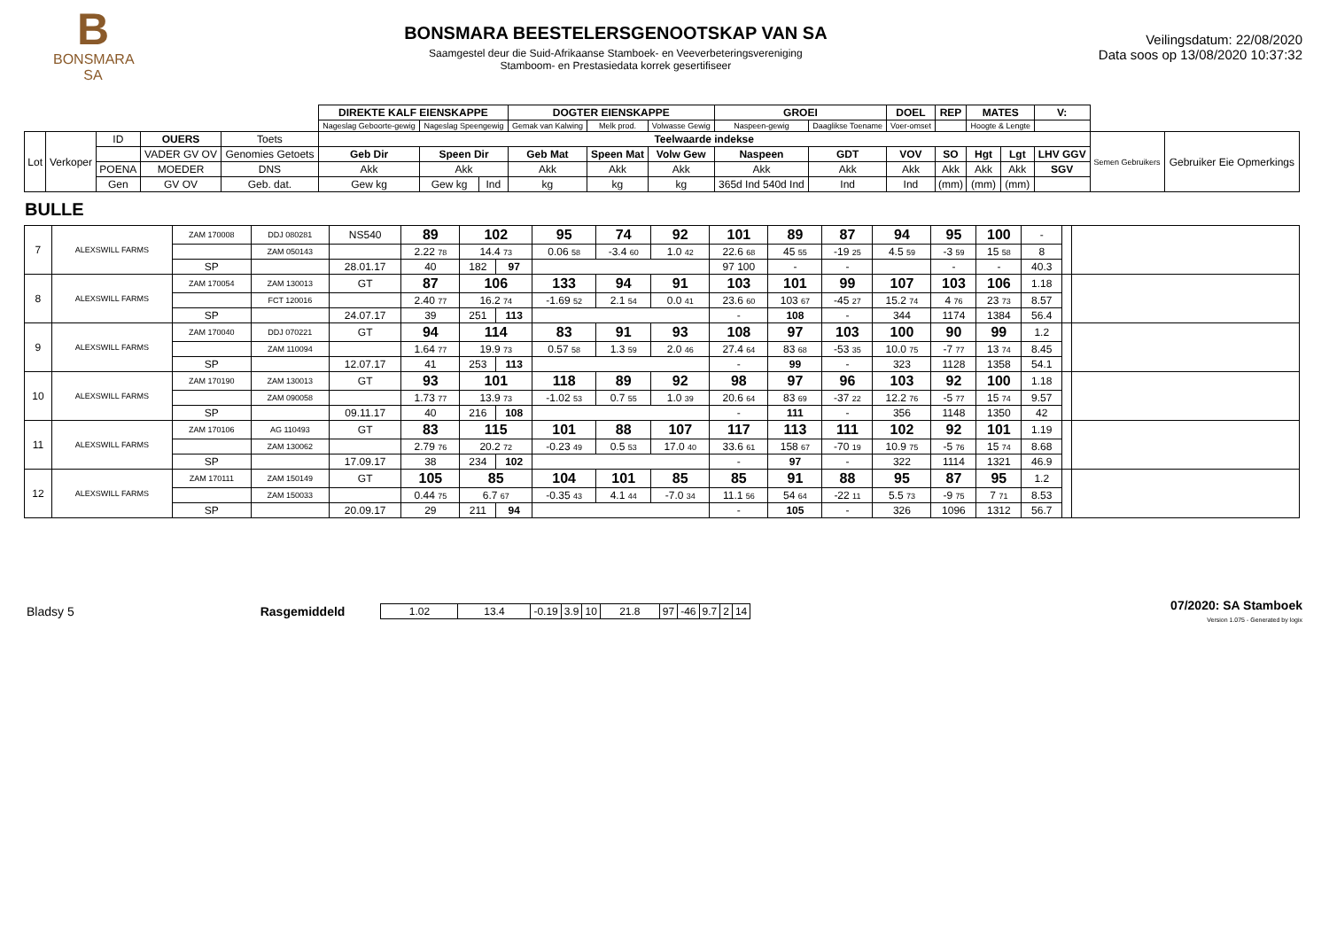B
BONSMARA
SA
BONSMARA BEESTELERSGENOOTSKAP VAN SA
Saamgestel deur die Suid-Afrikaanse Stamboek- en Veeverbeteringsvereniging
Stamboom- en Prestasiedata korrek gesertifiseer
Veilingsdatum: 22/08/2020
Data soos op 13/08/2020 10:37:32
| | | | | | DIREKTE KALF EIENSKAPPE | | | DOGTER EIENSKAPPE | | | GROEI | | DOEL | REP | MATES | | V: | | |
| | | | | | Nageslag Geboorte-gewig | Nageslag Speengewig | | Gemak van Kalwing | Melk prod. | Volwasse Gewig | Naspeen-gewig | Daaglikse Toename | Voer-omset | | Hoogte & Lengte | | | | |
| Lot | Verkoper | ID | OUERS | Toets | Teelwaarde indekse | | | | | | | | | | | | | Semen Gebruikers | Gebruiker Eie Opmerkings |
| | | | VADER GV OV | Genomies Getoets | Geb Dir | Speen Dir | | Geb Mat | Speen Mat | Volw Gew | Naspeen | GDT | VOV | SO | Hgt | Lgt | LHV GGV | | |
| | | POENA | MOEDER | DNS | Akk | Akk | | Akk | Akk | Akk | Akk | Akk | Akk | Akk | Akk | Akk | SGV | | |
| | | Gen | GV OV | Geb. dat. | Gew kg | Gew kg | Ind | kg | kg | kg | 365d Ind 540d Ind | Ind | Ind | (mm) | (mm) | (mm) | | | |
BULLE
| 7 | ALEXSWILL FARMS | ZAM 170008 | DDJ 080281 | NS540 | 89 | 102 | | 95 | 74 | 92 | 101 | 89 | 87 | 94 | 95 | 100 | - | | |
| | | | ZAM 050143 | | 2.22 78 | 14.4 73 | | 0.06 58 | -3.4 60 | 1.0 42 | 22.6 68 | 45 55 | -19 25 | 4.5 59 | -3 59 | 15 58 | 8 | | |
| | | SP | | 28.01.17 | 40 | 182 | 97 | | | | 97 100 | - | - | | - | - | 40.3 | | |
| 8 | ALEXSWILL FARMS | ZAM 170054 | ZAM 130013 | GT | 87 | 106 | | 133 | 94 | 91 | 103 | 101 | 99 | 107 | 103 | 106 | 1.18 | | |
| | | | FCT 120016 | | 2.40 77 | 16.2 74 | | -1.69 52 | 2.1 54 | 0.0 41 | 23.6 60 | 103 67 | -45 27 | 15.2 74 | 4 76 | 23 73 | 8.57 | | |
| | | SP | | 24.07.17 | 39 | 251 | 113 | | | | - | 108 | - | 344 | 1174 | 1384 | 56.4 | | |
| 9 | ALEXSWILL FARMS | ZAM 170040 | DDJ 070221 | GT | 94 | 114 | | 83 | 91 | 93 | 108 | 97 | 103 | 100 | 90 | 99 | 1.2 | | |
| | | | ZAM 110094 | | 1.64 77 | 19.9 73 | | 0.57 58 | 1.3 59 | 2.0 46 | 27.4 64 | 83 68 | -53 35 | 10.0 75 | -7 77 | 13 74 | 8.45 | | |
| | | SP | | 12.07.17 | 41 | 253 | 113 | | | | - | 99 | - | 323 | 1128 | 1358 | 54.1 | | |
| 10 | ALEXSWILL FARMS | ZAM 170190 | ZAM 130013 | GT | 93 | 101 | | 118 | 89 | 92 | 98 | 97 | 96 | 103 | 92 | 100 | 1.18 | | |
| | | | ZAM 090058 | | 1.73 77 | 13.9 73 | | -1.02 53 | 0.7 55 | 1.0 39 | 20.6 64 | 83 69 | -37 22 | 12.2 76 | -5 77 | 15 74 | 9.57 | | |
| | | SP | | 09.11.17 | 40 | 216 | 108 | | | | - | 111 | - | 356 | 1148 | 1350 | 42 | | |
| 11 | ALEXSWILL FARMS | ZAM 170106 | AG 110493 | GT | 83 | 115 | | 101 | 88 | 107 | 117 | 113 | 111 | 102 | 92 | 101 | 1.19 | | |
| | | | ZAM 130062 | | 2.79 76 | 20.2 72 | | -0.23 49 | 0.5 53 | 17.0 40 | 33.6 61 | 158 67 | -70 19 | 10.9 75 | -5 76 | 15 74 | 8.68 | | |
| | | SP | | 17.09.17 | 38 | 234 | 102 | | | | - | 97 | - | 322 | 1114 | 1321 | 46.9 | | |
| 12 | ALEXSWILL FARMS | ZAM 170111 | ZAM 150149 | GT | 105 | 85 | | 104 | 101 | 85 | 85 | 91 | 88 | 95 | 87 | 95 | 1.2 | | |
| | | | ZAM 150033 | | 0.44 75 | 6.7 67 | | -0.35 43 | 4.1 44 | -7.0 34 | 11.1 56 | 54 64 | -22 11 | 5.5 73 | -9 75 | 7 71 | 8.53 | | |
| | | SP | | 20.09.17 | 29 | 211 | 94 | | | | - | 105 | - | 326 | 1096 | 1312 | 56.7 | | |
Bladsy 5 Rasgemiddeld
| 1.02 | 13.4 | -0.19 | 3.9 | 10 | 21.8 | 97 | -46 | 9.7 | 2 | 14 |
07/2020: SA Stamboek
Version 1.075 - Generated by logix